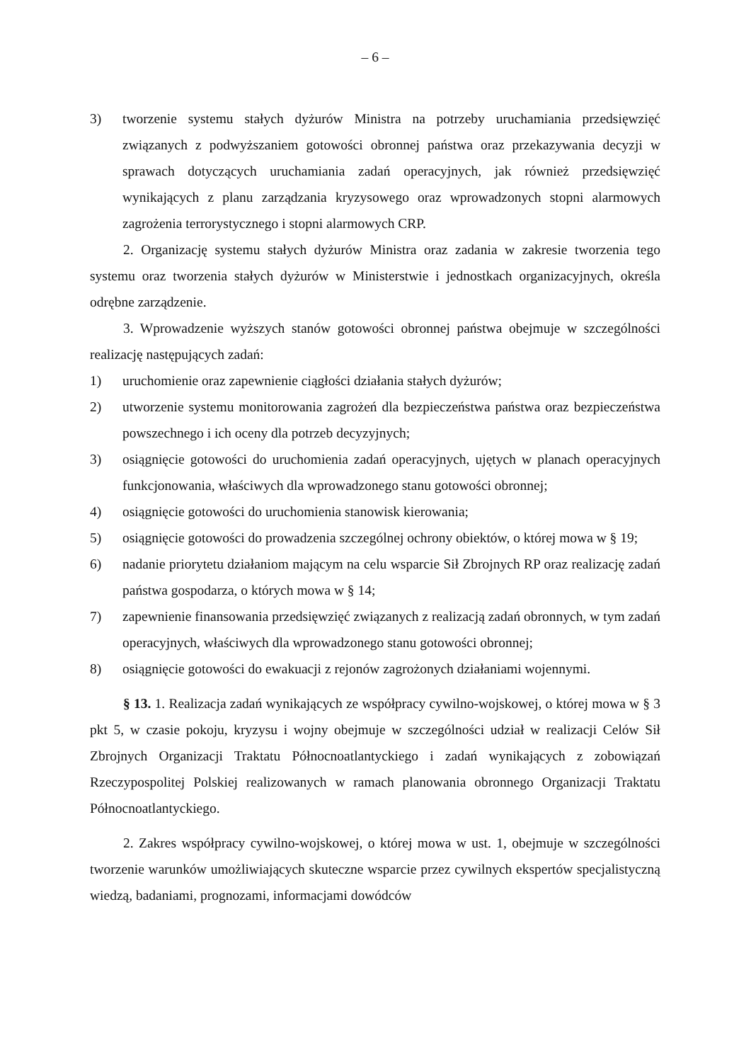– 6 –
3) tworzenie systemu stałych dyżurów Ministra na potrzeby uruchamiania przedsięwzięć związanych z podwyższaniem gotowości obronnej państwa oraz przekazywania decyzji w sprawach dotyczących uruchamiania zadań operacyjnych, jak również przedsięwzięć wynikających z planu zarządzania kryzysowego oraz wprowadzonych stopni alarmowych zagrożenia terrorystycznego i stopni alarmowych CRP.
2. Organizację systemu stałych dyżurów Ministra oraz zadania w zakresie tworzenia tego systemu oraz tworzenia stałych dyżurów w Ministerstwie i jednostkach organizacyjnych, określa odrębne zarządzenie.
3. Wprowadzenie wyższych stanów gotowości obronnej państwa obejmuje w szczególności realizację następujących zadań:
1) uruchomienie oraz zapewnienie ciągłości działania stałych dyżurów;
2) utworzenie systemu monitorowania zagrożeń dla bezpieczeństwa państwa oraz bezpieczeństwa powszechnego i ich oceny dla potrzeb decyzyjnych;
3) osiągnięcie gotowości do uruchomienia zadań operacyjnych, ujętych w planach operacyjnych funkcjonowania, właściwych dla wprowadzonego stanu gotowości obronnej;
4) osiągnięcie gotowości do uruchomienia stanowisk kierowania;
5) osiągnięcie gotowości do prowadzenia szczególnej ochrony obiektów, o której mowa w § 19;
6) nadanie priorytetu działaniom mającym na celu wsparcie Sił Zbrojnych RP oraz realizację zadań państwa gospodarza, o których mowa w § 14;
7) zapewnienie finansowania przedsięwzięć związanych z realizacją zadań obronnych, w tym zadań operacyjnych, właściwych dla wprowadzonego stanu gotowości obronnej;
8) osiągnięcie gotowości do ewakuacji z rejonów zagrożonych działaniami wojennymi.
§ 13. 1. Realizacja zadań wynikających ze współpracy cywilno-wojskowej, o której mowa w § 3 pkt 5, w czasie pokoju, kryzysu i wojny obejmuje w szczególności udział w realizacji Celów Sił Zbrojnych Organizacji Traktatu Północnoatlantyckiego i zadań wynikających z zobowiązań Rzeczypospolitej Polskiej realizowanych w ramach planowania obronnego Organizacji Traktatu Północnoatlantyckiego.
2. Zakres współpracy cywilno-wojskowej, o której mowa w ust. 1, obejmuje w szczególności tworzenie warunków umożliwiających skuteczne wsparcie przez cywilnych ekspertów specjalistyczną wiedzą, badaniami, prognozami, informacjami dowódców